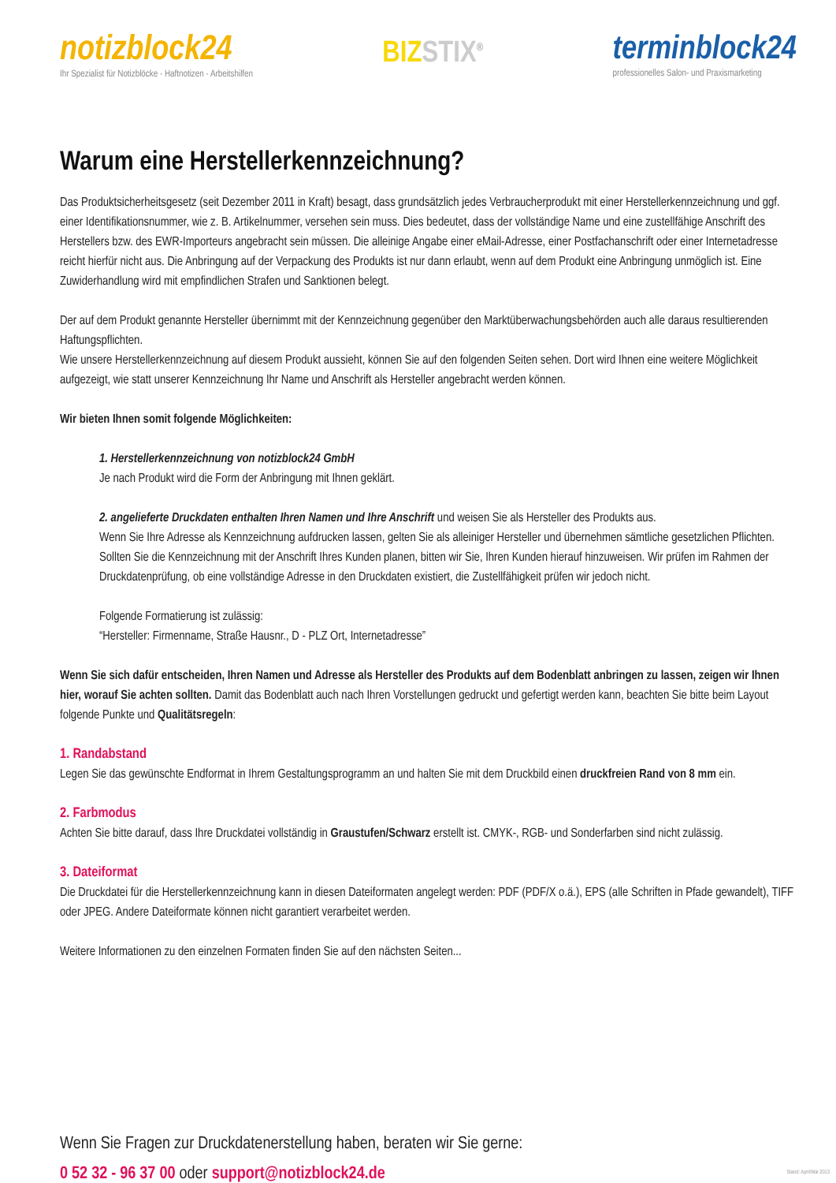notizblock24
Ihr Spezialist für Notizblöcke · Haftnotizen · Arbeitshilfen
BIZ STIX<sup>®</sup>
terminblock24
professionelles Salon- und Praxismarketing
Warum eine Herstellerkennzeichnung?
Das Produktsicherheitsgesetz (seit Dezember 2011 in Kraft) besagt, dass grundsätzlich jedes Verbraucherprodukt mit einer Herstellerkennzeichnung und ggf. einer Identifikationsnummer, wie z. B. Artikelnummer, versehen sein muss. Dies bedeutet, dass der vollständige Name und eine zustellfähige Anschrift des Herstellers bzw. des EWR-Importeurs angebracht sein müssen. Die alleinige Angabe einer eMail-Adresse, einer Postfachanschrift oder einer Internetadresse reicht hierfür nicht aus. Die Anbringung auf der Verpackung des Produkts ist nur dann erlaubt, wenn auf dem Produkt eine Anbringung unmöglich ist. Eine Zuwiderhandlung wird mit empfindlichen Strafen und Sanktionen belegt.
Der auf dem Produkt genannte Hersteller übernimmt mit der Kennzeichnung gegenüber den Marktüberwachungsbehörden auch alle daraus resultierenden Haftungspflichten.
Wie unsere Herstellerkennzeichnung auf diesem Produkt aussieht, können Sie auf den folgenden Seiten sehen. Dort wird Ihnen eine weitere Möglichkeit aufgezeigt, wie statt unserer Kennzeichnung Ihr Name und Anschrift als Hersteller angebracht werden können.
Wir bieten Ihnen somit folgende Möglichkeiten:
1. Herstellerkennzeichnung von notizblock24 GmbH
Je nach Produkt wird die Form der Anbringung mit Ihnen geklärt.
2. angelieferte Druckdaten enthalten Ihren Namen und Ihre Anschrift und weisen Sie als Hersteller des Produkts aus.
Wenn Sie Ihre Adresse als Kennzeichnung aufdrucken lassen, gelten Sie als alleiniger Hersteller und übernehmen sämtliche gesetzlichen Pflichten. Sollten Sie die Kennzeichnung mit der Anschrift Ihres Kunden planen, bitten wir Sie, Ihren Kunden hierauf hinzuweisen. Wir prüfen im Rahmen der Druckdatenprüfung, ob eine vollständige Adresse in den Druckdaten existiert, die Zustellfähigkeit prüfen wir jedoch nicht.
Folgende Formatierung ist zulässig:
“Hersteller: Firmenname, Straße Hausnr., D - PLZ Ort, Internetadresse”
Wenn Sie sich dafür entscheiden, Ihren Namen und Adresse als Hersteller des Produkts auf dem Bodenblatt anbringen zu lassen, zeigen wir Ihnen hier, worauf Sie achten sollten. Damit das Bodenblatt auch nach Ihren Vorstellungen gedruckt und gefertigt werden kann, beachten Sie bitte beim Layout folgende Punkte und Qualitätsregeln:
1. Randabstand
Legen Sie das gewünschte Endformat in Ihrem Gestaltungsprogramm an und halten Sie mit dem Druckbild einen druckfreien Rand von 8 mm ein.
2. Farbmodus
Achten Sie bitte darauf, dass Ihre Druckdatei vollständig in Graustufen/Schwarz erstellt ist. CMYK-, RGB- und Sonderfarben sind nicht zulässig.
3. Dateiformat
Die Druckdatei für die Herstellerkennzeichnung kann in diesen Dateiformaten angelegt werden: PDF (PDF/X o.ä.), EPS (alle Schriften in Pfade gewandelt), TIFF oder JPEG. Andere Dateiformate können nicht garantiert verarbeitet werden.
Weitere Informationen zu den einzelnen Formaten finden Sie auf den nächsten Seiten...
Wenn Sie Fragen zur Druckdatenerstellung haben, beraten wir Sie gerne:
0 52 32 - 96 37 00 oder support@notizblock24.de
Stand: April/Mai 2013